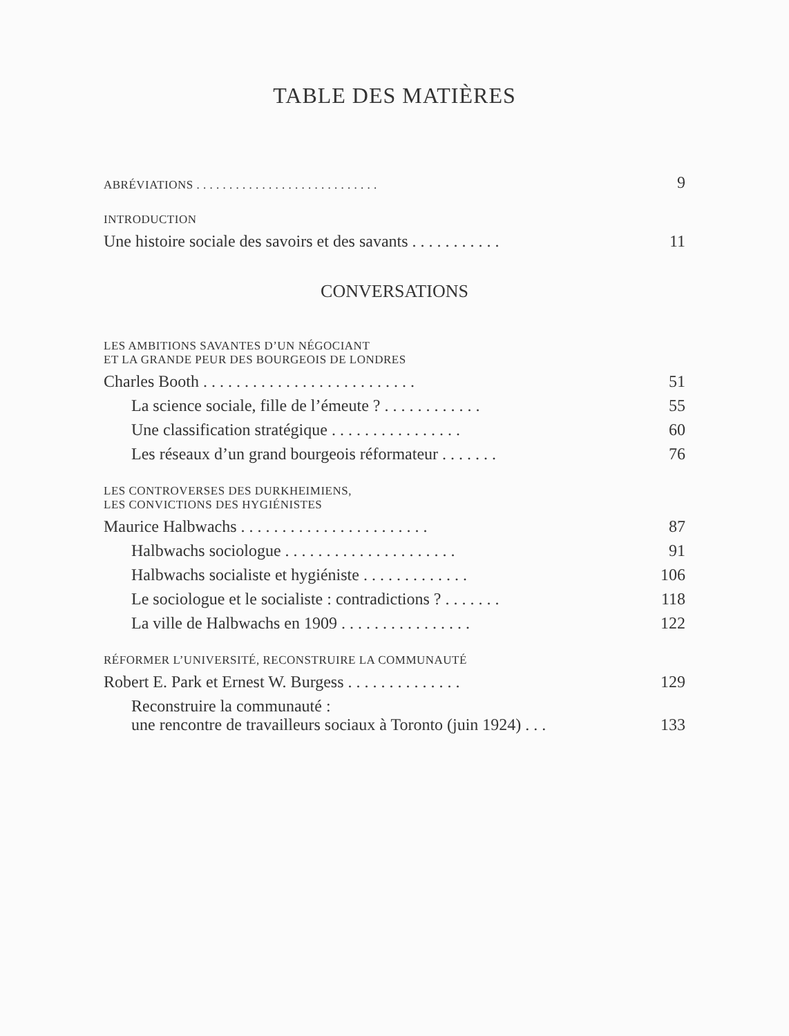TABLE DES MATIÈRES
| ABRÉVIATIONS . . . . . . . . . . . . . . . . . . . . . . . . . . . . | 9 |
| INTRODUCTION | |
| Une histoire sociale des savoirs et des savants . . . . . . . . . . . | 11 |
CONVERSATIONS
| LES AMBITIONS SAVANTES D’UN NÉGOCIANT ET LA GRANDE PEUR DES BOURGEOIS DE LONDRES | |
| Charles Booth . . . . . . . . . . . . . . . . . . . . . . . . . . | 51 |
| La science sociale, fille de l’émeute ? . . . . . . . . . . . . | 55 |
| Une classification stratégique . . . . . . . . . . . . . . . . | 60 |
| Les réseaux d’un grand bourgeois réformateur . . . . . . . | 76 |
| LES CONTROVERSES DES DURKHEIMIENS, LES CONVICTIONS DES HYGIÉNISTES | |
| Maurice Halbwachs . . . . . . . . . . . . . . . . . . . . . . . | 87 |
| Halbwachs sociologue . . . . . . . . . . . . . . . . . . . . . | 91 |
| Halbwachs socialiste et hygiéniste . . . . . . . . . . . . . | 106 |
| Le sociologue et le socialiste : contradictions ? . . . . . . . | 118 |
| La ville de Halbwachs en 1909 . . . . . . . . . . . . . . . . | 122 |
| RÉFORMER L’UNIVERSITÉ, RECONSTRUIRE LA COMMUNAUTÉ | |
| Robert E. Park et Ernest W. Burgess . . . . . . . . . . . . . . | 129 |
| Reconstruire la communauté : une rencontre de travailleurs sociaux à Toronto (juin 1924) . . . | 133 |